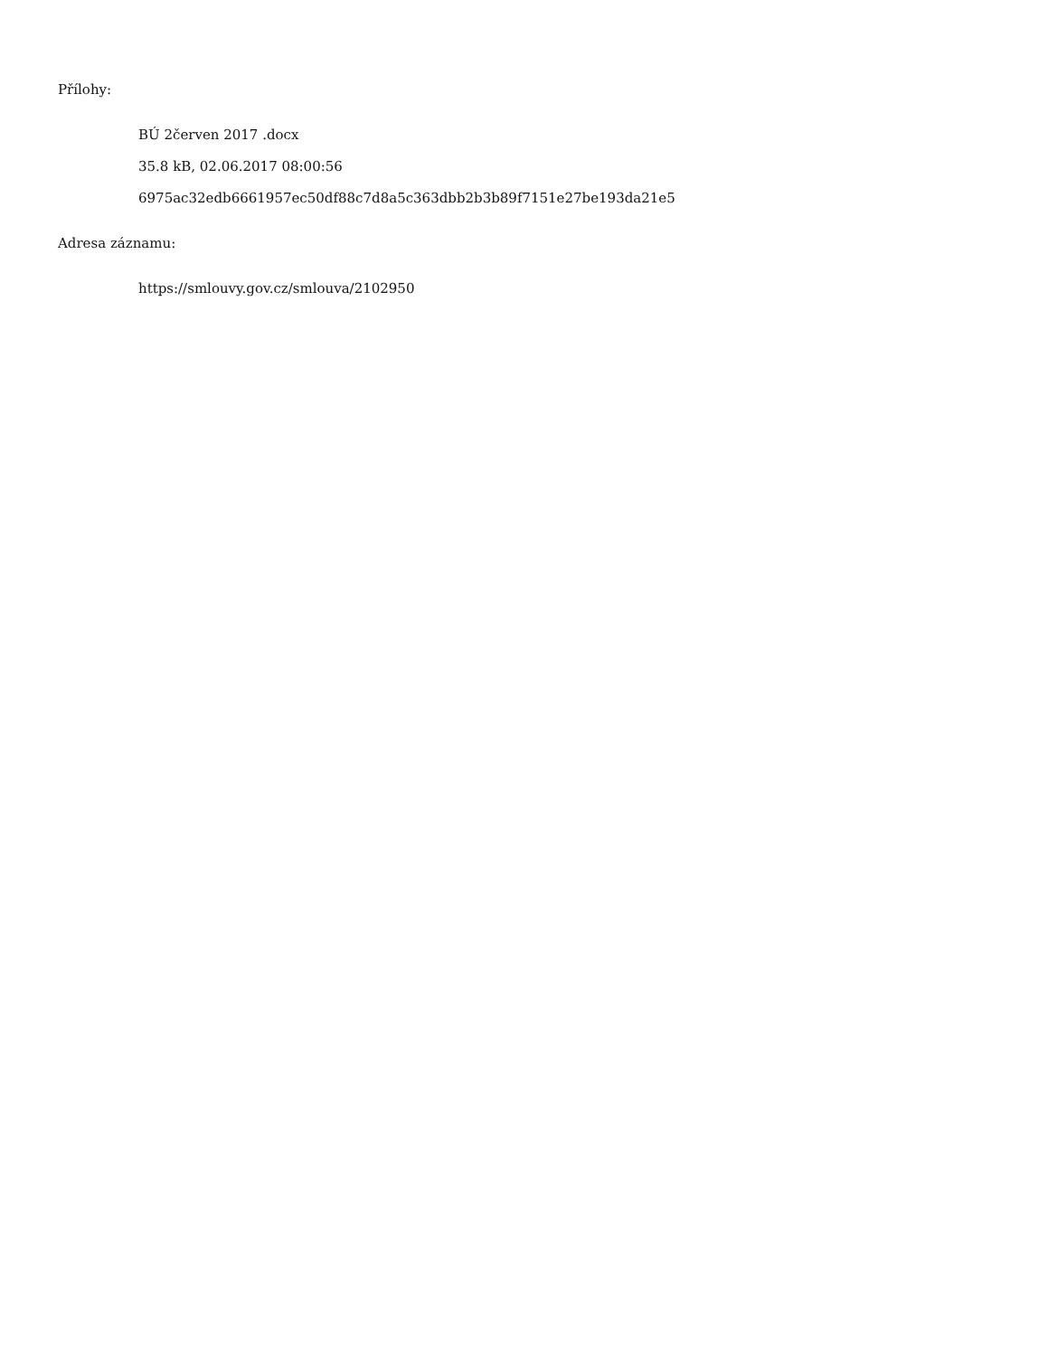Přílohy:
BÚ 2červen 2017 .docx
35.8 kB, 02.06.2017 08:00:56
6975ac32edb6661957ec50df88c7d8a5c363dbb2b3b89f7151e27be193da21e5
Adresa záznamu:
https://smlouvy.gov.cz/smlouva/2102950